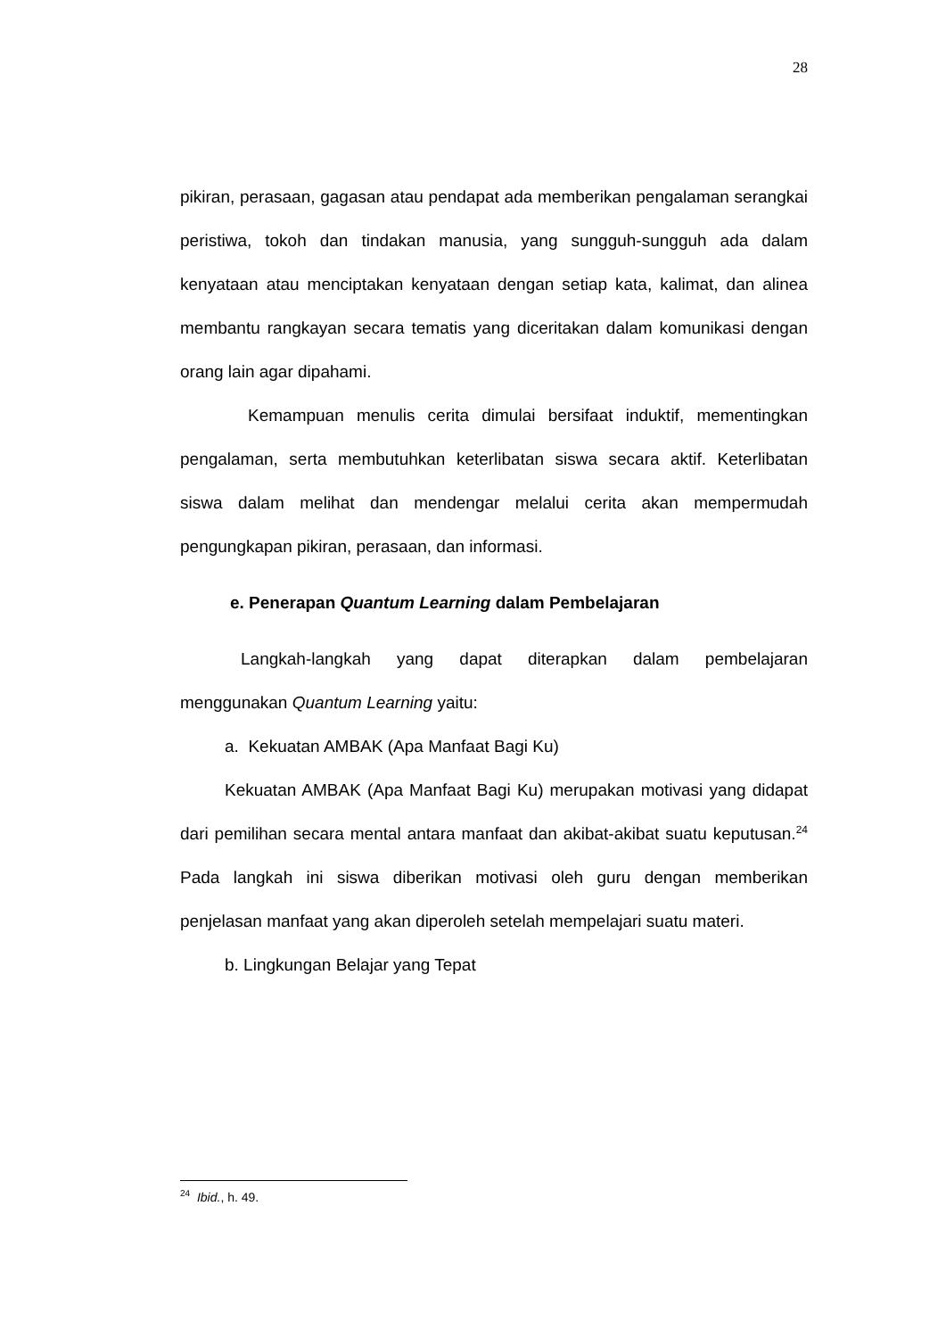28
pikiran, perasaan, gagasan atau pendapat ada memberikan pengalaman serangkai peristiwa, tokoh dan tindakan manusia, yang sungguh-sungguh ada dalam kenyataan atau menciptakan kenyataan dengan setiap kata, kalimat, dan alinea membantu rangkayan secara tematis yang diceritakan dalam komunikasi dengan orang lain agar dipahami.
Kemampuan menulis cerita dimulai bersifaat induktif, mementingkan pengalaman, serta membutuhkan keterlibatan siswa secara aktif. Keterlibatan siswa dalam melihat dan mendengar melalui cerita akan mempermudah pengungkapan pikiran, perasaan, dan informasi.
e. Penerapan Quantum Learning dalam Pembelajaran
Langkah-langkah yang dapat diterapkan dalam pembelajaran menggunakan Quantum Learning yaitu:
a. Kekuatan AMBAK (Apa Manfaat Bagi Ku)
Kekuatan AMBAK (Apa Manfaat Bagi Ku) merupakan motivasi yang didapat dari pemilihan secara mental antara manfaat dan akibat-akibat suatu keputusan.<sup>24</sup> Pada langkah ini siswa diberikan motivasi oleh guru dengan memberikan penjelasan manfaat yang akan diperoleh setelah mempelajari suatu materi.
b. Lingkungan Belajar yang Tepat
<sup>24</sup> Ibid., h. 49.